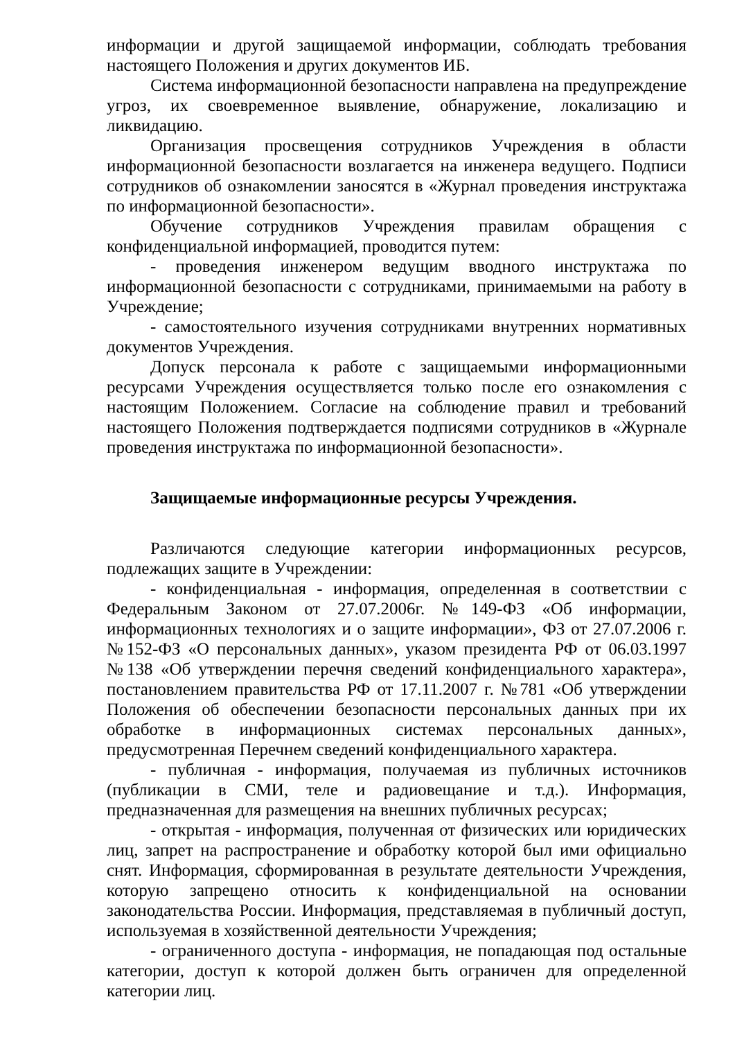информации и другой защищаемой информации, соблюдать требования настоящего Положения и других документов ИБ.
Система информационной безопасности направлена на предупреждение угроз, их своевременное выявление, обнаружение, локализацию и ликвидацию.
Организация просвещения сотрудников Учреждения в области информационной безопасности возлагается на инженера ведущего. Подписи сотрудников об ознакомлении заносятся в «Журнал проведения инструктажа по информационной безопасности».
Обучение сотрудников Учреждения правилам обращения с конфиденциальной информацией, проводится путем:
- проведения инженером ведущим вводного инструктажа по информационной безопасности с сотрудниками, принимаемыми на работу в Учреждение;
- самостоятельного изучения сотрудниками внутренних нормативных документов Учреждения.
Допуск персонала к работе с защищаемыми информационными ресурсами Учреждения осуществляется только после его ознакомления с настоящим Положением. Согласие на соблюдение правил и требований настоящего Положения подтверждается подписями сотрудников в «Журнале проведения инструктажа по информационной безопасности».
Защищаемые информационные ресурсы Учреждения.
Различаются следующие категории информационных ресурсов, подлежащих защите в Учреждении:
- конфиденциальная - информация, определенная в соответствии с Федеральным Законом от 27.07.2006г. №149-ФЗ «Об информации, информационных технологиях и о защите информации», ФЗ от 27.07.2006 г. №152-ФЗ «О персональных данных», указом президента РФ от 06.03.1997 №138 «Об утверждении перечня сведений конфиденциального характера», постановлением правительства РФ от 17.11.2007 г. №781 «Об утверждении Положения об обеспечении безопасности персональных данных при их обработке в информационных системах персональных данных», предусмотренная Перечнем сведений конфиденциального характера.
- публичная - информация, получаемая из публичных источников (публикации в СМИ, теле и радиовещание и т.д.). Информация, предназначенная для размещения на внешних публичных ресурсах;
- открытая - информация, полученная от физических или юридических лиц, запрет на распространение и обработку которой был ими официально снят. Информация, сформированная в результате деятельности Учреждения, которую запрещено относить к конфиденциальной на основании законодательства России. Информация, представляемая в публичный доступ, используемая в хозяйственной деятельности Учреждения;
- ограниченного доступа - информация, не попадающая под остальные категории, доступ к которой должен быть ограничен для определенной категории лиц.